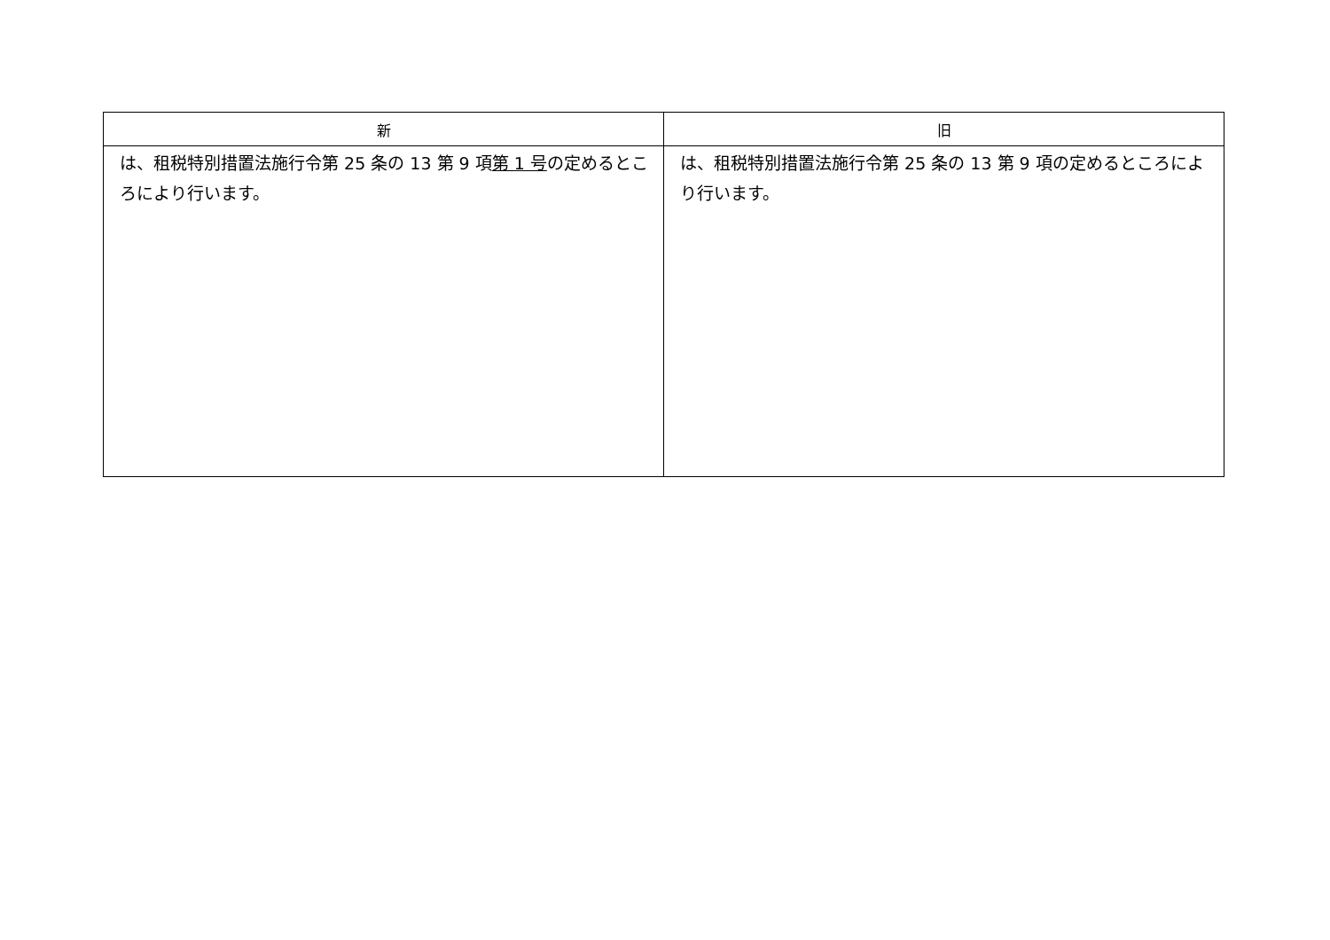| 新 | 旧 |
| --- | --- |
| は、租税特別措置法施行令第 25 条の 13 第 9 項 第 1 号 の定めるところにより行います。 | は、租税特別措置法施行令第 25 条の 13 第 9 項の定めるところにより行います。 |